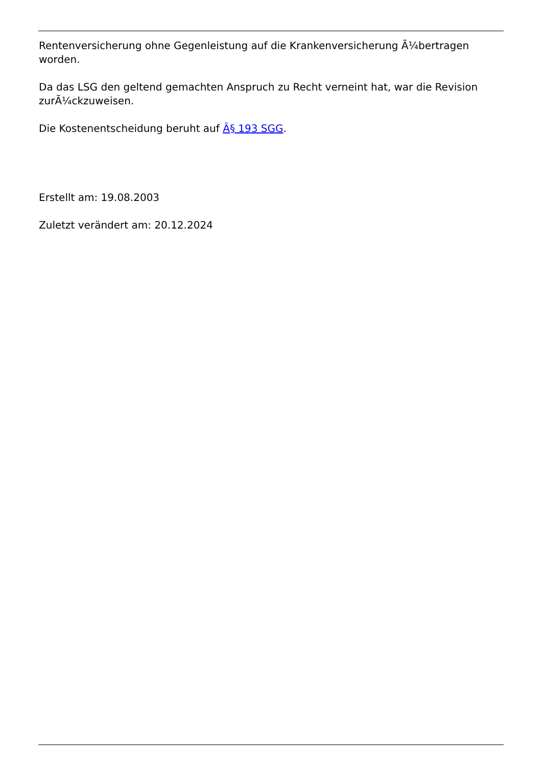Rentenversicherung ohne Gegenleistung auf die Krankenversicherung Ã¼bertragen worden.
Da das LSG den geltend gemachten Anspruch zu Recht verneint hat, war die Revision zurÃ¼ckzuweisen.
Die Kostenentscheidung beruht auf Â§ 193 SGG.
Erstellt am: 19.08.2003
Zuletzt verändert am: 20.12.2024